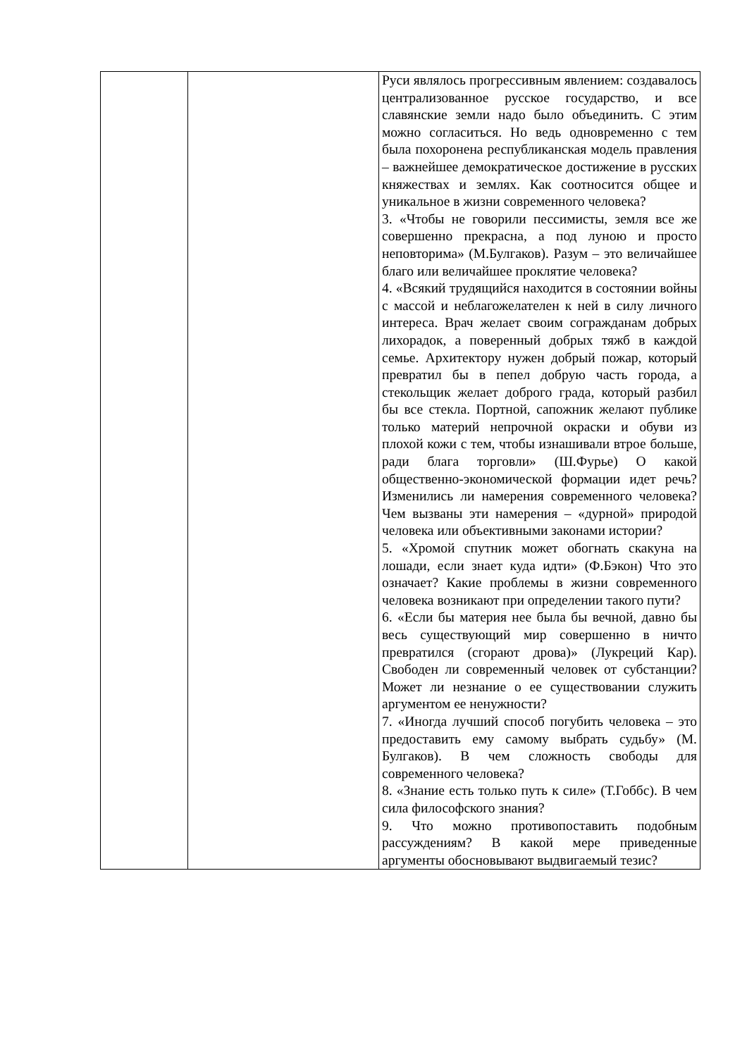| | | Руси являлось прогрессивным явлением: создавалось централизованное русское государство, и все славянские земли надо было объединить. С этим можно согласиться. Но ведь одновременно с тем была похоронена республиканская модель правления – важнейшее демократическое достижение в русских княжествах и землях. Как соотносится общее и уникальное в жизни современного человека? 3. «Чтобы не говорили пессимисты, земля все же совершенно прекрасна, а под луною и просто неповторима» (М.Булгаков). Разум – это величайшее благо или величайшее проклятие человека? 4. «Всякий трудящийся находится в состоянии войны с массой и неблагожелателен к ней в силу личного интереса. Врач желает своим согражданам добрых лихорадок, а поверенный добрых тяжб в каждой семье. Архитектору нужен добрый пожар, который превратил бы в пепел добрую часть города, а стекольщик желает доброго града, который разбил бы все стекла. Портной, сапожник желают публике только материй непрочной окраски и обуви из плохой кожи с тем, чтобы изнашивали втрое больше, ради блага торговли» (Ш.Фурье) О какой общественно-экономической формации идет речь? Изменились ли намерения современного человека? Чем вызваны эти намерения – «дурной» природой человека или объективными законами истории? 5. «Хромой спутник может обогнать скакуна на лошади, если знает куда идти» (Ф.Бэкон) Что это означает? Какие проблемы в жизни современного человека возникают при определении такого пути? 6. «Если бы материя нее была бы вечной, давно бы весь существующий мир совершенно в ничто превратился (сгорают дрова)» (Лукреций Кар). Свободен ли современный человек от субстанции? Может ли незнание о ее существовании служить аргументом ее ненужности? 7. «Иногда лучший способ погубить человека – это предоставить ему самому выбрать судьбу» (М. Булгаков). В чем сложность свободы для современного человека? 8. «Знание есть только путь к силе» (Т.Гоббс). В чем сила философского знания? 9. Что можно противопоставить подобным рассуждениям? В какой мере приведенные аргументы обосновывают выдвигаемый тезис? |